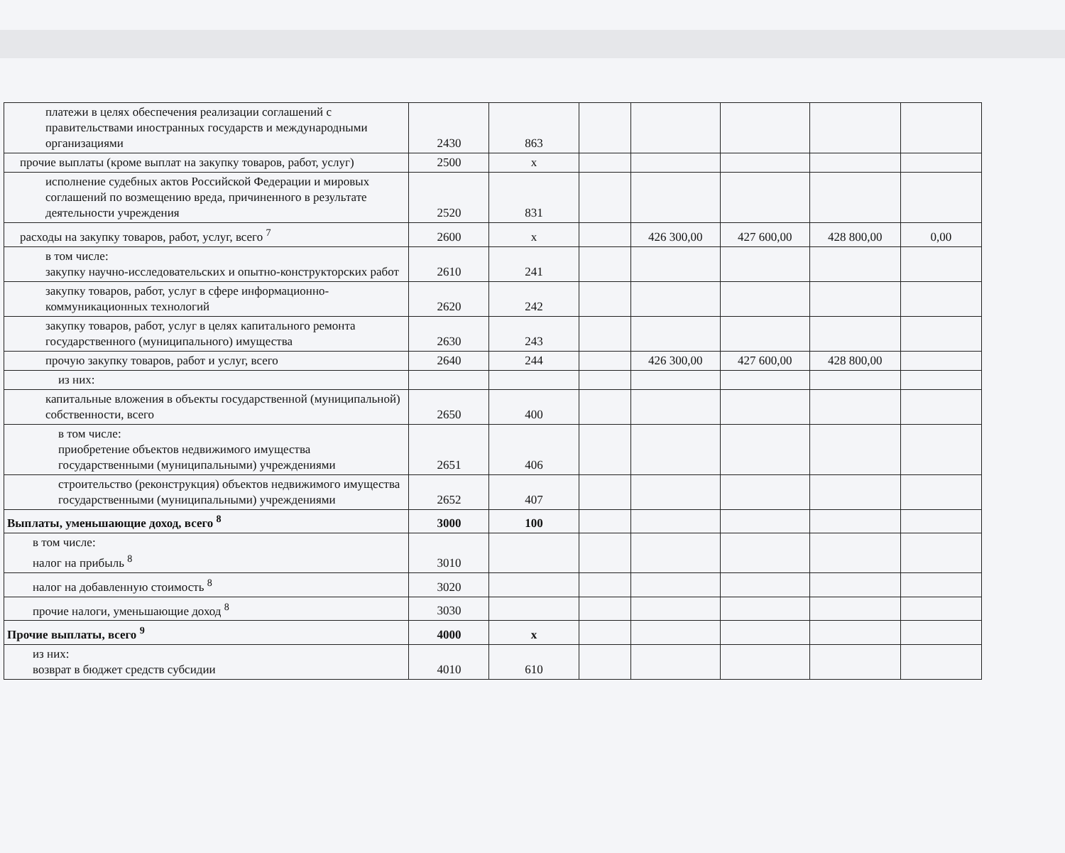| платежи в целях обеспечения реализации соглашений с правительствами иностранных государств и международными организациями | 2430 | 863 | | | | | |
| прочие выплаты (кроме выплат на закупку товаров, работ, услуг) | 2500 | х | | | | | |
| исполнение судебных актов Российской Федерации и мировых соглашений по возмещению вреда, причиненного в результате деятельности учреждения | 2520 | 831 | | | | | |
| расходы на закупку товаров, работ, услуг, всего <sup>7</sup> | 2600 | х | | 426 300,00 | 427 600,00 | 428 800,00 | 0,00 |
| в том числе: закупку научно-исследовательских и опытно-конструкторских работ | 2610 | 241 | | | | | |
| закупку товаров, работ, услуг в сфере информационно-коммуникационных технологий | 2620 | 242 | | | | | |
| закупку товаров, работ, услуг в целях капитального ремонта государственного (муниципального) имущества | 2630 | 243 | | | | | |
| прочую закупку товаров, работ и услуг, всего | 2640 | 244 | | 426 300,00 | 427 600,00 | 428 800,00 | |
| из них: | | | | | | | |
| капитальные вложения в объекты государственной (муниципальной) собственности, всего | 2650 | 400 | | | | | |
| в том числе: приобретение объектов недвижимого имущества государственными (муниципальными) учреждениями | 2651 | 406 | | | | | |
| строительство (реконструкция) объектов недвижимого имущества государственными (муниципальными) учреждениями | 2652 | 407 | | | | | |
| Выплаты, уменьшающие доход, всего <sup>8</sup> | 3000 | 100 | | | | | |
| в том числе: налог на прибыль <sup>8</sup> | 3010 | | | | | | |
| налог на добавленную стоимость <sup>8</sup> | 3020 | | | | | | |
| прочие налоги, уменьшающие доход <sup>8</sup> | 3030 | | | | | | |
| Прочие выплаты, всего <sup>9</sup> | 4000 | х | | | | | |
| из них: возврат в бюджет средств субсидии | 4010 | 610 | | | | | |